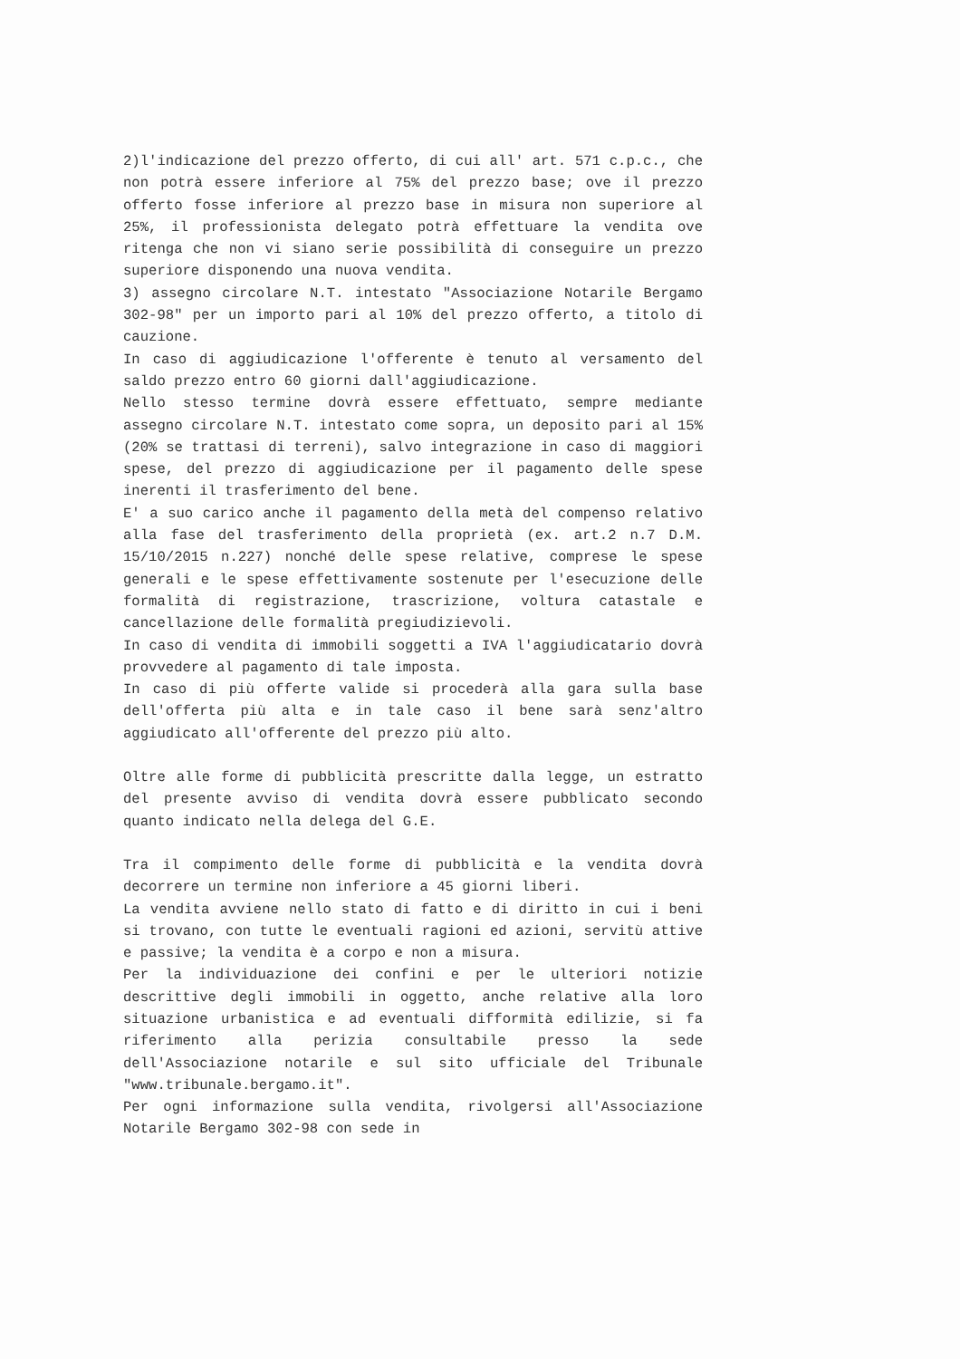2)l'indicazione del prezzo offerto, di cui all' art. 571 c.p.c., che non potrà essere inferiore al 75% del prezzo base; ove il prezzo offerto fosse inferiore al prezzo base in misura non superiore al 25%, il professionista delegato potrà effettuare la vendita ove ritenga che non vi siano serie possibilità di conseguire un prezzo superiore disponendo una nuova vendita.
3) assegno circolare N.T. intestato "Associazione Notarile Bergamo 302-98" per un importo pari al 10% del prezzo offerto, a titolo di cauzione.
In caso di aggiudicazione l'offerente è tenuto al versamento del saldo prezzo entro 60 giorni dall'aggiudicazione.
Nello stesso termine dovrà essere effettuato, sempre mediante assegno circolare N.T. intestato come sopra, un deposito pari al 15% (20% se trattasi di terreni), salvo integrazione in caso di maggiori spese, del prezzo di aggiudicazione per il pagamento delle spese inerenti il trasferimento del bene.
E' a suo carico anche il pagamento della metà del compenso relativo alla fase del trasferimento della proprietà (ex. art.2 n.7 D.M. 15/10/2015 n.227) nonché delle spese relative, comprese le spese generali e le spese effettivamente sostenute per l'esecuzione delle formalità di registrazione, trascrizione, voltura catastale e cancellazione delle formalità pregiudizievoli.
In caso di vendita di immobili soggetti a IVA l'aggiudicatario dovrà provvedere al pagamento di tale imposta.
In caso di più offerte valide si procederà alla gara sulla base dell'offerta più alta e in tale caso il bene sarà senz'altro aggiudicato all'offerente del prezzo più alto.
Oltre alle forme di pubblicità prescritte dalla legge, un estratto del presente avviso di vendita dovrà essere pubblicato secondo quanto indicato nella delega del G.E.
Tra il compimento delle forme di pubblicità e la vendita dovrà decorrere un termine non inferiore a 45 giorni liberi.
La vendita avviene nello stato di fatto e di diritto in cui i beni si trovano, con tutte le eventuali ragioni ed azioni, servitù attive e passive; la vendita è a corpo e non a misura.
Per la individuazione dei confini e per le ulteriori notizie descrittive degli immobili in oggetto, anche relative alla loro situazione urbanistica e ad eventuali difformità edilizie, si fa riferimento alla perizia consultabile presso la sede dell'Associazione notarile e sul sito ufficiale del Tribunale "www.tribunale.bergamo.it".
Per ogni informazione sulla vendita, rivolgersi all'Associazione Notarile Bergamo 302-98 con sede in